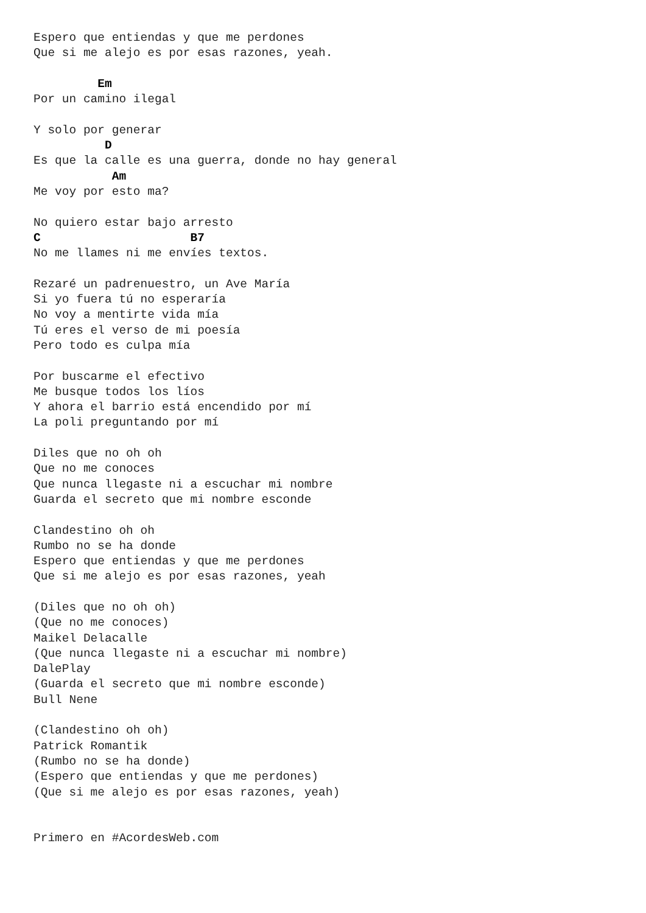Espero que entiendas y que me perdones
Que si me alejo es por esas razones, yeah.

         Em
Por un camino ilegal

Y solo por generar
          D
Es que la calle es una guerra, donde no hay general
           Am
Me voy por esto ma?

No quiero estar bajo arresto
C                     B7
No me llames ni me envíes textos.

Rezaré un padrenuestro, un Ave María
Si yo fuera tú no esperaría
No voy a mentirte vida mía
Tú eres el verso de mi poesía
Pero todo es culpa mía

Por buscarme el efectivo
Me busque todos los líos
Y ahora el barrio está encendido por mí
La poli preguntando por mí

Diles que no oh oh
Que no me conoces
Que nunca llegaste ni a escuchar mi nombre
Guarda el secreto que mi nombre esconde

Clandestino oh oh
Rumbo no se ha donde
Espero que entiendas y que me perdones
Que si me alejo es por esas razones, yeah

(Diles que no oh oh)
(Que no me conoces)
Maikel Delacalle
(Que nunca llegaste ni a escuchar mi nombre)
DalePlay
(Guarda el secreto que mi nombre esconde)
Bull Nene

(Clandestino oh oh)
Patrick Romantik
(Rumbo no se ha donde)
(Espero que entiendas y que me perdones)
(Que si me alejo es por esas razones, yeah)


Primero en #AcordesWeb.com